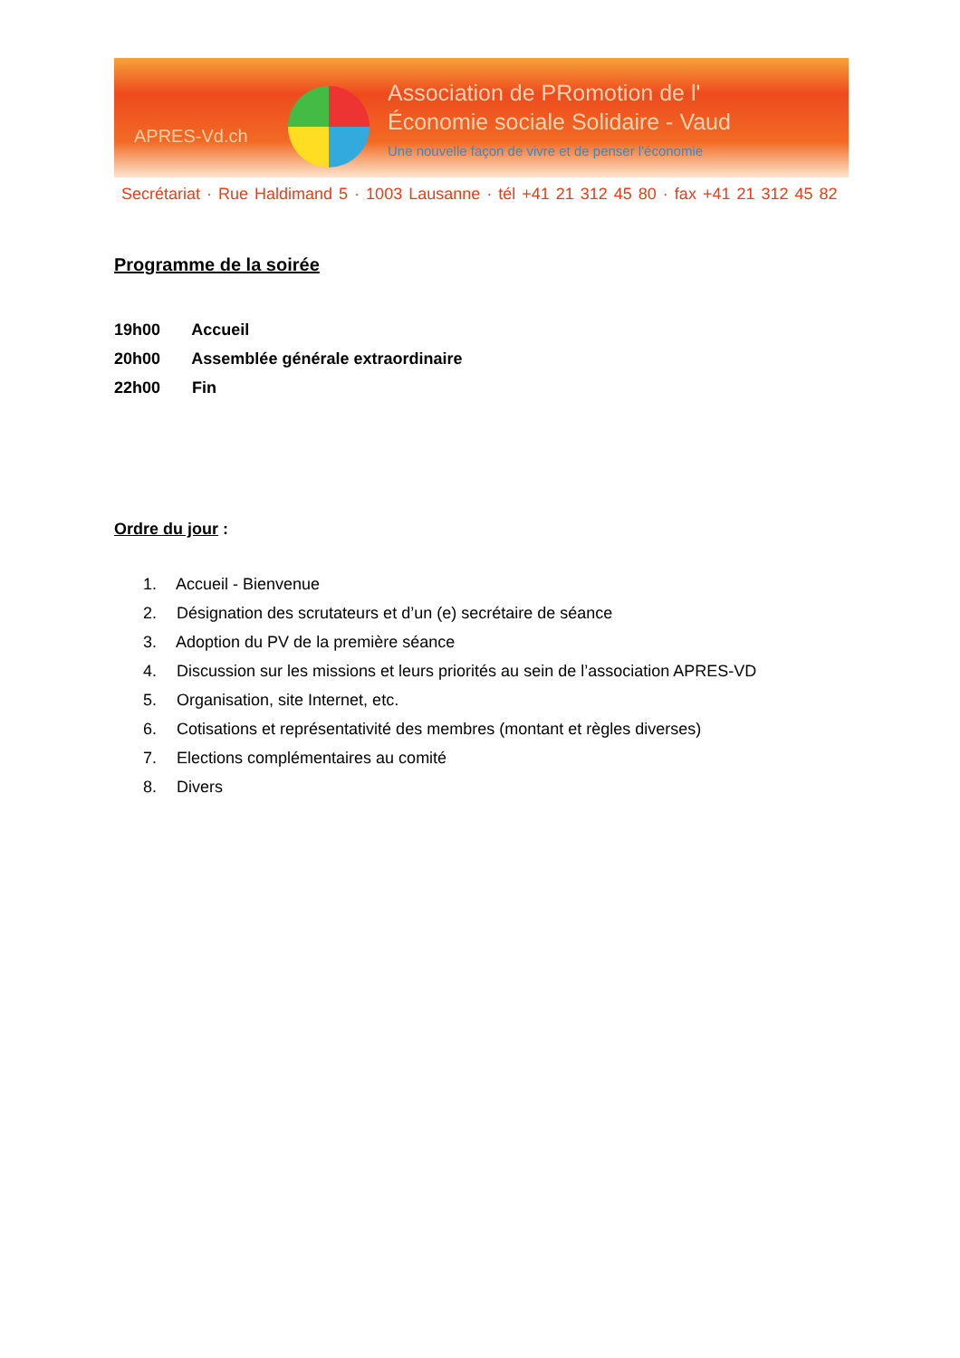APRES-Vd.ch
Association de PRomotion de l'
Économie sociale Solidaire - Vaud
Une nouvelle façon de vivre et de penser l'économie
Secrétariat · Rue Haldimand 5 · 1003 Lausanne · tél +41 21 312 45 80 · fax +41 21 312 45 82
Programme de la soirée
19h00 Accueil
20h00 Assemblée générale extraordinaire
22h00 Fin
Ordre du jour :
1. Accueil - Bienvenue
2. Désignation des scrutateurs et d’un (e) secrétaire de séance
3. Adoption du PV de la première séance
4. Discussion sur les missions et leurs priorités au sein de l’association APRES-VD
5. Organisation, site Internet, etc.
6. Cotisations et représentativité des membres (montant et règles diverses)
7. Elections complémentaires au comité
8. Divers